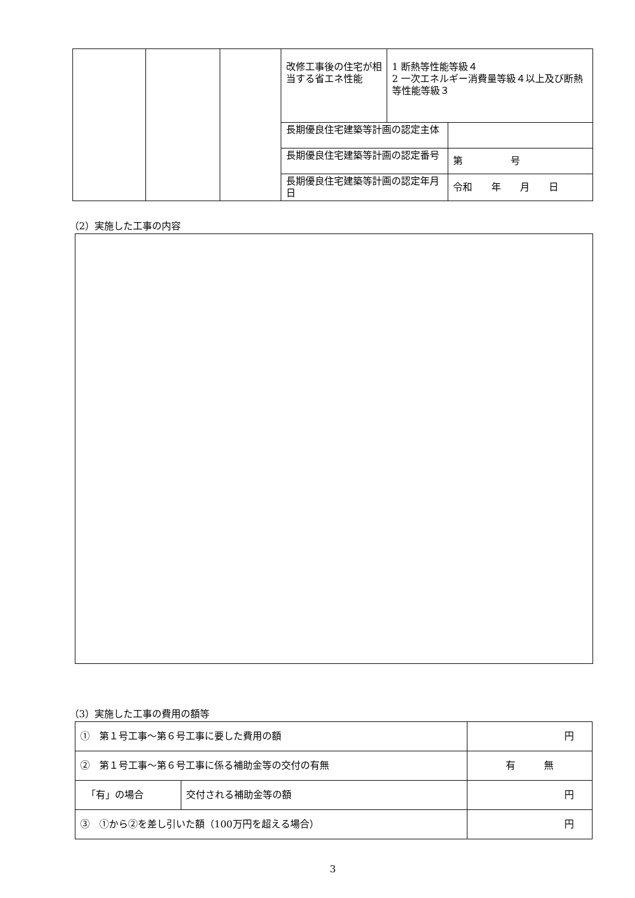| | | | 改修工事後の住宅が相当する省エネ性能 | 1 断熱等性能等級４ 2 一次エネルギー消費量等級４以上及び断熱等性能等級３ | |
| | | | 長期優良住宅建築等計画の認定主体 | | |
| | | | 長期優良住宅建築等計画の認定番号 | | 第 号 |
| | | | 長期優良住宅建築等計画の認定年月日 | | 令和 年 月 日 |
（2）実施した工事の内容
（3）実施した工事の費用の額等
| ① 第１号工事～第６号工事に要した費用の額 | | 円 |
| ② 第１号工事～第６号工事に係る補助金等の交付の有無 | | 有 無 |
| 「有」の場合 | 交付される補助金等の額 | 円 |
| ③ ①から②を差し引いた額（100万円を超える場合） | | 円 |
3